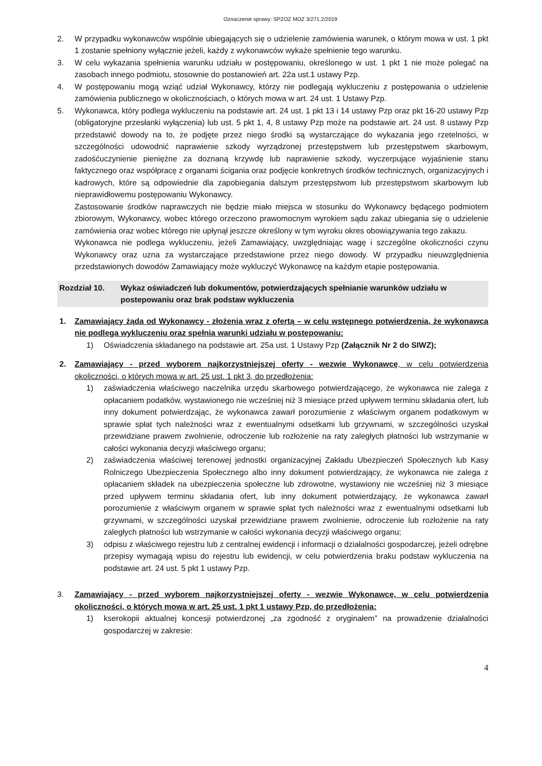Oznaczenie sprawy: SPZOZ MOZ 3/271.2/2019
2. W przypadku wykonawców wspólnie ubiegających się o udzielenie zamówienia warunek, o którym mowa w ust. 1 pkt 1 zostanie spełniony wyłącznie jeżeli, każdy z wykonawców wykaże spełnienie tego warunku.
3. W celu wykazania spełnienia warunku udziału w postępowaniu, określonego w ust. 1 pkt 1 nie może polegać na zasobach innego podmiotu, stosownie do postanowień art. 22a ust.1 ustawy Pzp.
4. W postępowaniu mogą wziąć udział Wykonawcy, którzy nie podlegają wykluczeniu z postępowania o udzielenie zamówienia publicznego w okolicznościach, o których mowa w art. 24 ust. 1 Ustawy Pzp.
5. Wykonawca, który podlega wykluczeniu na podstawie art. 24 ust. 1 pkt 13 i 14 ustawy Pzp oraz pkt 16-20 ustawy Pzp (obligatoryjne przesłanki wyłączenia) lub ust. 5 pkt 1, 4, 8 ustawy Pzp może na podstawie art. 24 ust. 8 ustawy Pzp przedstawić dowody na to, że podjęte przez niego środki są wystarczające do wykazania jego rzetelności, w szczególności udowodnić naprawienie szkody wyrządzonej przestępstwem lub przestępstwem skarbowym, zadośćuczynienie pieniężne za doznaną krzywdę lub naprawienie szkody, wyczerpujące wyjaśnienie stanu faktycznego oraz współpracę z organami ścigania oraz podjęcie konkretnych środków technicznych, organizacyjnych i kadrowych, które są odpowiednie dla zapobiegania dalszym przestępstwom lub przestępstwom skarbowym lub nieprawidłowemu postępowaniu Wykonawcy.
Zastosowanie środków naprawczych nie będzie miało miejsca w stosunku do Wykonawcy będącego podmiotem zbiorowym, Wykonawcy, wobec którego orzeczono prawomocnym wyrokiem sądu zakaz ubiegania się o udzielenie zamówienia oraz wobec którego nie upłynął jeszcze określony w tym wyroku okres obowiązywania tego zakazu.
Wykonawca nie podlega wykluczeniu, jeżeli Zamawiający, uwzględniając wagę i szczególne okoliczności czynu Wykonawcy oraz uzna za wystarczające przedstawione przez niego dowody. W przypadku nieuwzględnienia przedstawionych dowodów Zamawiający może wykluczyć Wykonawcę na każdym etapie postępowania.
Rozdział 10. Wykaz oświadczeń lub dokumentów, potwierdzających spełnianie warunków udziału w postepowaniu oraz brak podstaw wykluczenia
1. Zamawiający żąda od Wykonawcy - złożenia wraz z ofertą – w celu wstępnego potwierdzenia, że wykonawca nie podlega wykluczeniu oraz spełnia warunki udziału w postępowaniu:
1) Oświadczenia składanego na podstawie art. 25a ust. 1 Ustawy Pzp (Załącznik Nr 2 do SIWZ);
2. Zamawiający - przed wyborem najkorzystniejszej oferty - wezwie Wykonawcę, w celu potwierdzenia okoliczności, o których mowa w art. 25 ust. 1 pkt 3, do przedłożenia:
1) zaświadczenia właściwego naczelnika urzędu skarbowego potwierdzającego, że wykonawca nie zalega z opłacaniem podatków, wystawionego nie wcześniej niż 3 miesiące przed upływem terminu składania ofert, lub inny dokument potwierdzając, że wykonawca zawarł porozumienie z właściwym organem podatkowym w sprawie spłat tych należności wraz z ewentualnymi odsetkami lub grzywnami, w szczególności uzyskał przewidziane prawem zwolnienie, odroczenie lub rozłożenie na raty zaległych płatności lub wstrzymanie w całości wykonania decyzji właściwego organu;
2) zaświadczenia właściwej terenowej jednostki organizacyjnej Zakładu Ubezpieczeń Społecznych lub Kasy Rolniczego Ubezpieczenia Społecznego albo inny dokument potwierdzający, że wykonawca nie zalega z opłacaniem składek na ubezpieczenia społeczne lub zdrowotne, wystawiony nie wcześniej niż 3 miesiące przed upływem terminu składania ofert, lub inny dokument potwierdzający, że wykonawca zawarł porozumienie z właściwym organem w sprawie spłat tych należności wraz z ewentualnymi odsetkami lub grzywnami, w szczególności uzyskał przewidziane prawem zwolnienie, odroczenie lub rozłożenie na raty zaległych płatności lub wstrzymanie w całości wykonania decyzji właściwego organu;
3) odpisu z właściwego rejestru lub z centralnej ewidencji i informacji o działalności gospodarczej, jeżeli odrębne przepisy wymagają wpisu do rejestru lub ewidencji, w celu potwierdzenia braku podstaw wykluczenia na podstawie art. 24 ust. 5 pkt 1 ustawy Pzp.
3. Zamawiający - przed wyborem najkorzystniejszej oferty - wezwie Wykonawcę, w celu potwierdzenia okoliczności, o których mowa w art. 25 ust. 1 pkt 1 ustawy Pzp, do przedłożenia:
1) kserokopii aktualnej koncesji potwierdzonej „za zgodność z oryginałem” na prowadzenie działalności gospodarczej w zakresie:
4